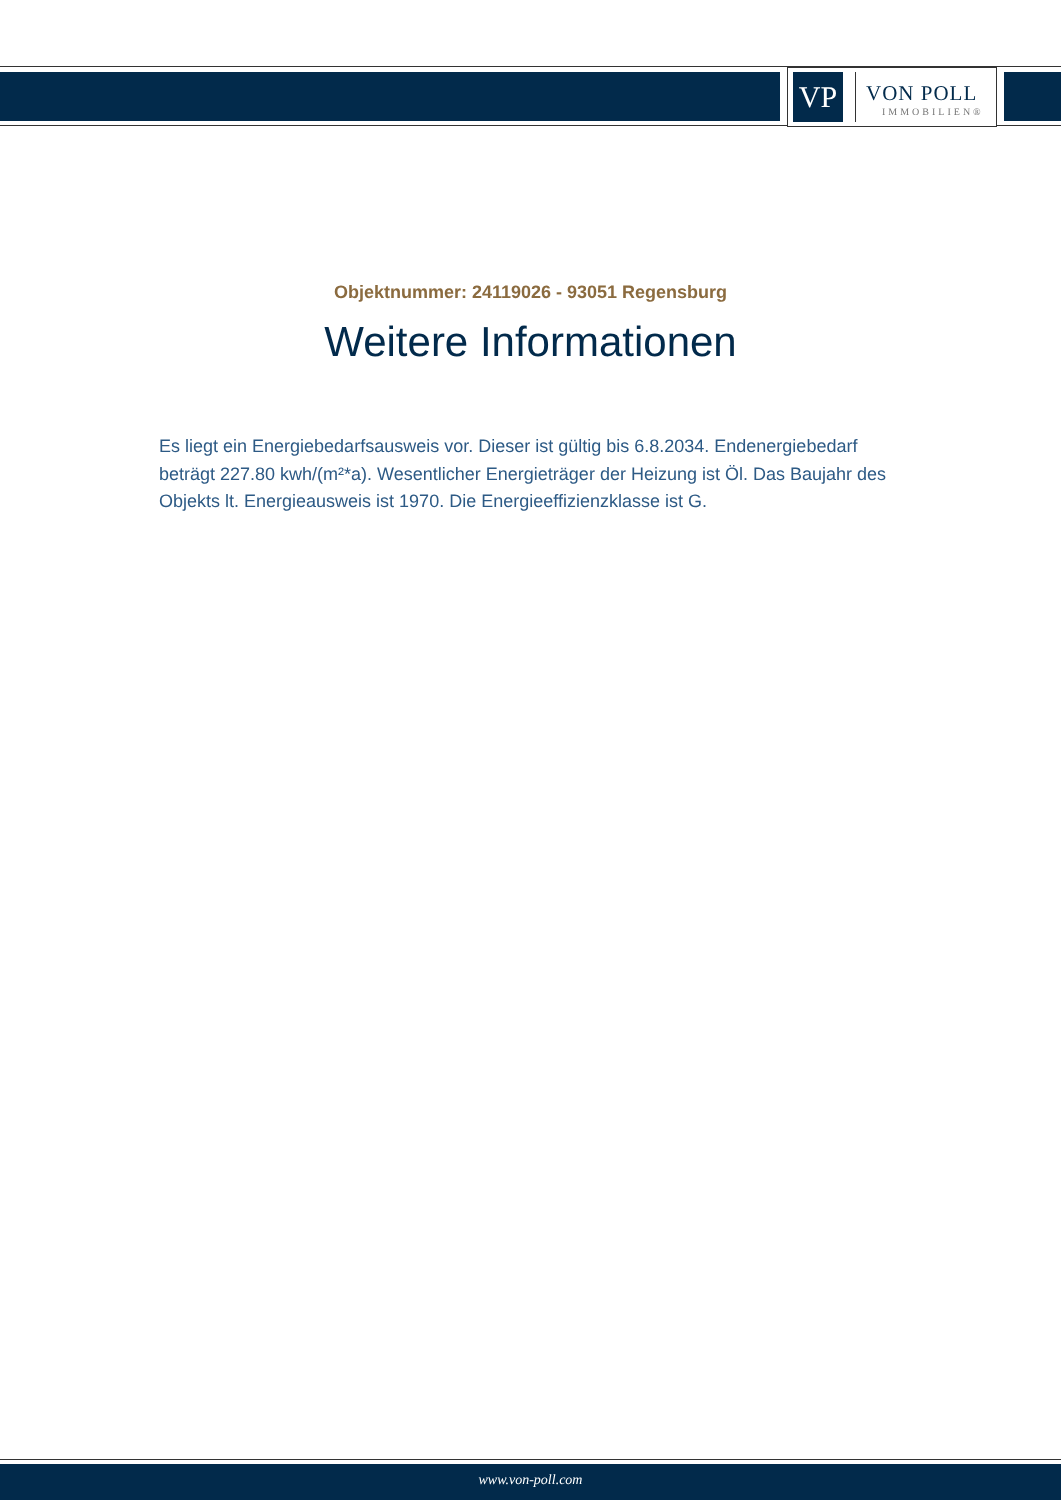VP
VON POLL
IMMOBILIEN®
Objektnummer: 24119026 - 93051 Regensburg
Weitere Informationen
Es liegt ein Energiebedarfsausweis vor. Dieser ist gültig bis 6.8.2034. Endenergiebedarf beträgt 227.80 kwh/(m²*a). Wesentlicher Energieträger der Heizung ist Öl. Das Baujahr des Objekts lt. Energieausweis ist 1970. Die Energieeffizienzklasse ist G.
www.von-poll.com